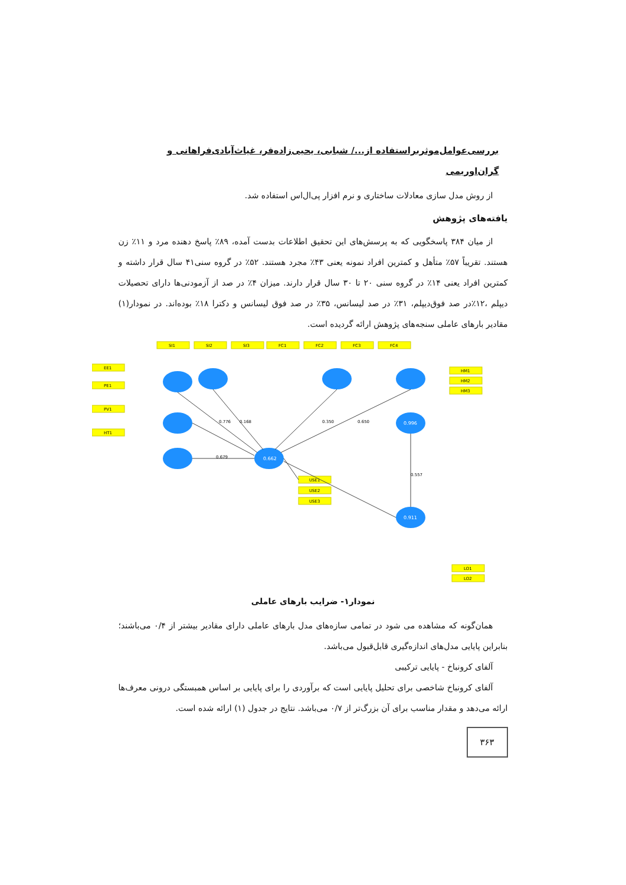بررسی‌عوامل‌موثربراستفاده از.../ شبابی، یحیی‌زاده‌فر، غیاث‌آبادی‌فراهانی و گران‌اوریمی
از روش مدل سازی معادلات ساختاری و نرم افزار پی‌ال‌اس استفاده شد.
یافته‌های پژوهش
از میان ۳۸۴ پاسخگویی که به پرسش‌های این تحقیق اطلاعات بدست آمده، ۸۹٪ پاسخ دهنده مرد و ۱۱٪ زن هستند. تقریباً ۵۷٪ متأهل و کمترین افراد نمونه یعنی ۴۳٪ مجرد هستند. ۵۲٪ در گروه سنی۴۱ سال قرار داشته و کمترین افراد یعنی ۱۴٪ در گروه سنی ۲۰ تا ۳۰ سال قرار دارند. میزان ۴٪ در صد از آزمودنی‌ها دارای تحصیلات دیپلم ،۱۲٪در صد فوق‌دیپلم، ۳۱٪ در صد لیسانس، ۳۵٪ در صد فوق لیسانس و دکترا ۱۸٪ بوده‌اند. در نمودار(۱) مقادیر بارهای عاملی سنجه‌های پژوهش ارائه گردیده است.
SI1
SI2
SI3
FC1
FC2
FC3
FC4
HM1
HM2
HM3
USE1
USE2
USE3
LO1
LO2
EE1
PE1
PV1
HT1
0.662
0.996
0.911
0.168
0.776
0.350
0.650
0.679
0.557
نمودار۱- ضرایب بارهای عاملی
همان‌گونه که مشاهده می شود در تمامی سازه‌های مدل بارهای عاملی دارای مقادیر بیشتر از ۰/۴ می‌باشند؛ بنابراین پایایی مدل‌های اندازه‌گیری قابل‌قبول می‌باشد.
آلفای کرونباخ - پایایی ترکیبی
آلفای کرونباخ شاخصی برای تحلیل پایایی است که برآوردی را برای پایایی بر اساس همبستگی درونی معرف‌ها ارائه می‌دهد و مقدار مناسب برای آن بزرگ‌تر از ۰/۷ می‌باشد. نتایج در جدول (۱) ارائه شده است.
۳۶۳